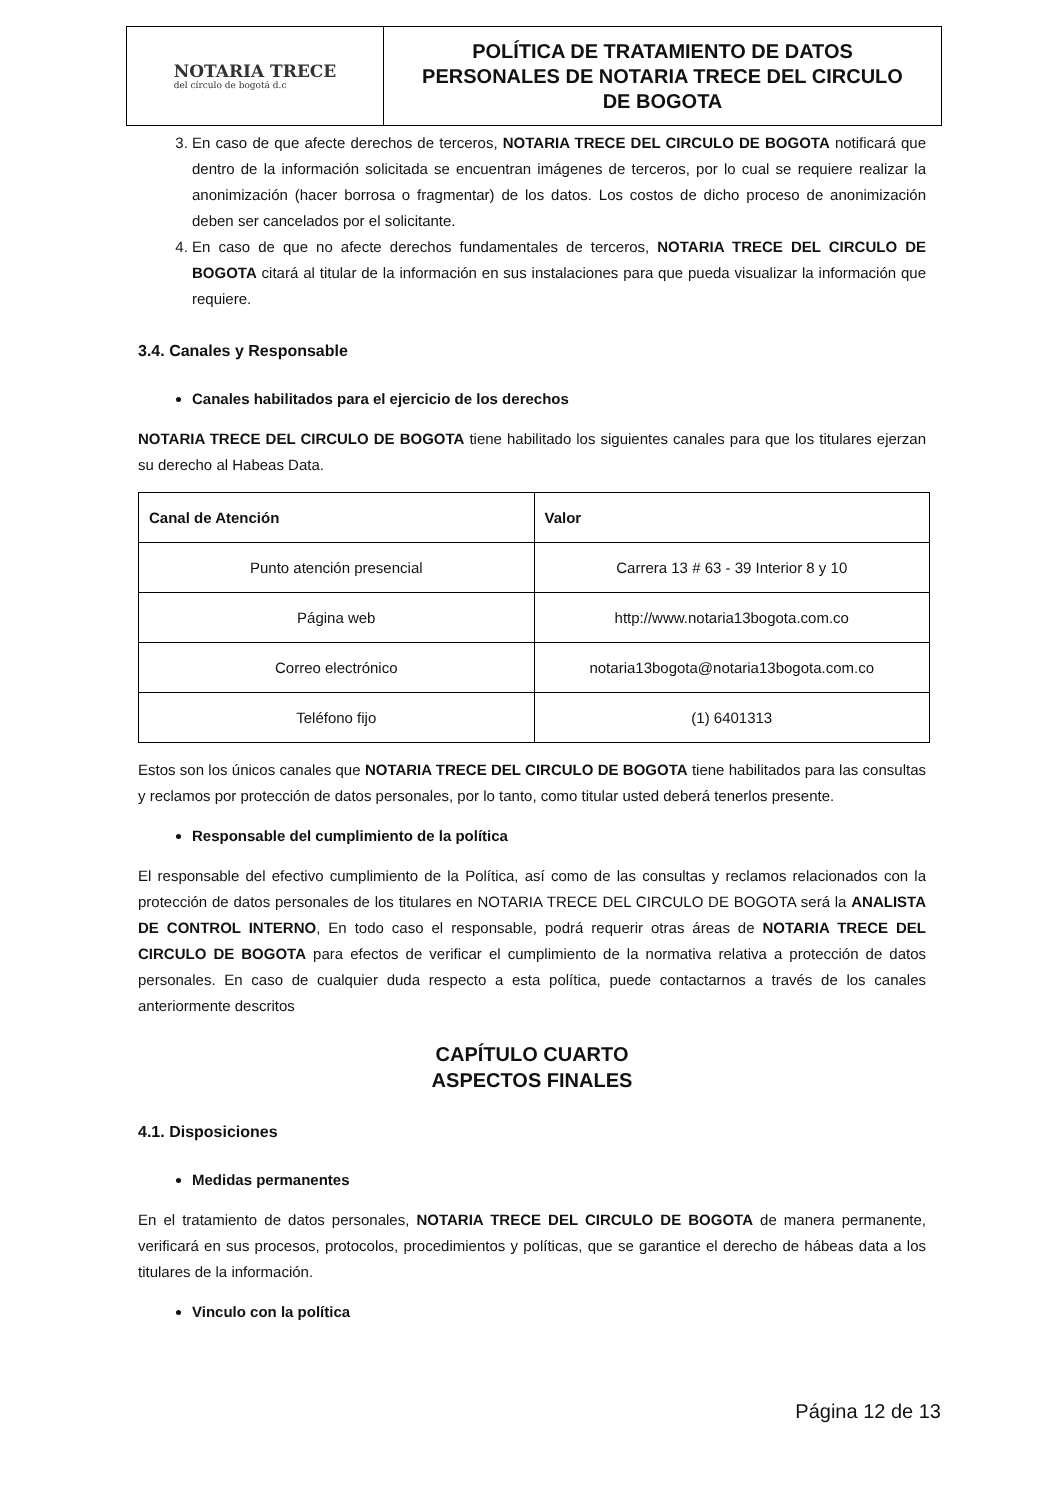NOTARIA TRECE
del círculo de bogotá d.c
POLÍTICA DE TRATAMIENTO DE DATOS
PERSONALES DE NOTARIA TRECE DEL CIRCULO
DE BOGOTA
3. En caso de que afecte derechos de terceros, NOTARIA TRECE DEL CIRCULO DE BOGOTA notificará que dentro de la información solicitada se encuentran imágenes de terceros, por lo cual se requiere realizar la anonimización (hacer borrosa o fragmentar) de los datos. Los costos de dicho proceso de anonimización deben ser cancelados por el solicitante.
4. En caso de que no afecte derechos fundamentales de terceros, NOTARIA TRECE DEL CIRCULO DE BOGOTA citará al titular de la información en sus instalaciones para que pueda visualizar la información que requiere.
3.4. Canales y Responsable
Canales habilitados para el ejercicio de los derechos
NOTARIA TRECE DEL CIRCULO DE BOGOTA tiene habilitado los siguientes canales para que los titulares ejerzan su derecho al Habeas Data.
| Canal de Atención | Valor |
| --- | --- |
| Punto atención presencial | Carrera 13 # 63 - 39 Interior 8 y 10 |
| Página web | http://www.notaria13bogota.com.co |
| Correo electrónico | notaria13bogota@notaria13bogota.com.co |
| Teléfono fijo | (1) 6401313 |
Estos son los únicos canales que NOTARIA TRECE DEL CIRCULO DE BOGOTA tiene habilitados para las consultas y reclamos por protección de datos personales, por lo tanto, como titular usted deberá tenerlos presente.
Responsable del cumplimiento de la política
El responsable del efectivo cumplimiento de la Política, así como de las consultas y reclamos relacionados con la protección de datos personales de los titulares en NOTARIA TRECE DEL CIRCULO DE BOGOTA será la ANALISTA DE CONTROL INTERNO, En todo caso el responsable, podrá requerir otras áreas de NOTARIA TRECE DEL CIRCULO DE BOGOTA para efectos de verificar el cumplimiento de la normativa relativa a protección de datos personales. En caso de cualquier duda respecto a esta política, puede contactarnos a través de los canales anteriormente descritos
CAPÍTULO CUARTO
ASPECTOS FINALES
4.1. Disposiciones
Medidas permanentes
En el tratamiento de datos personales, NOTARIA TRECE DEL CIRCULO DE BOGOTA de manera permanente, verificará en sus procesos, protocolos, procedimientos y políticas, que se garantice el derecho de hábeas data a los titulares de la información.
Vinculo con la política
Página 12 de 13